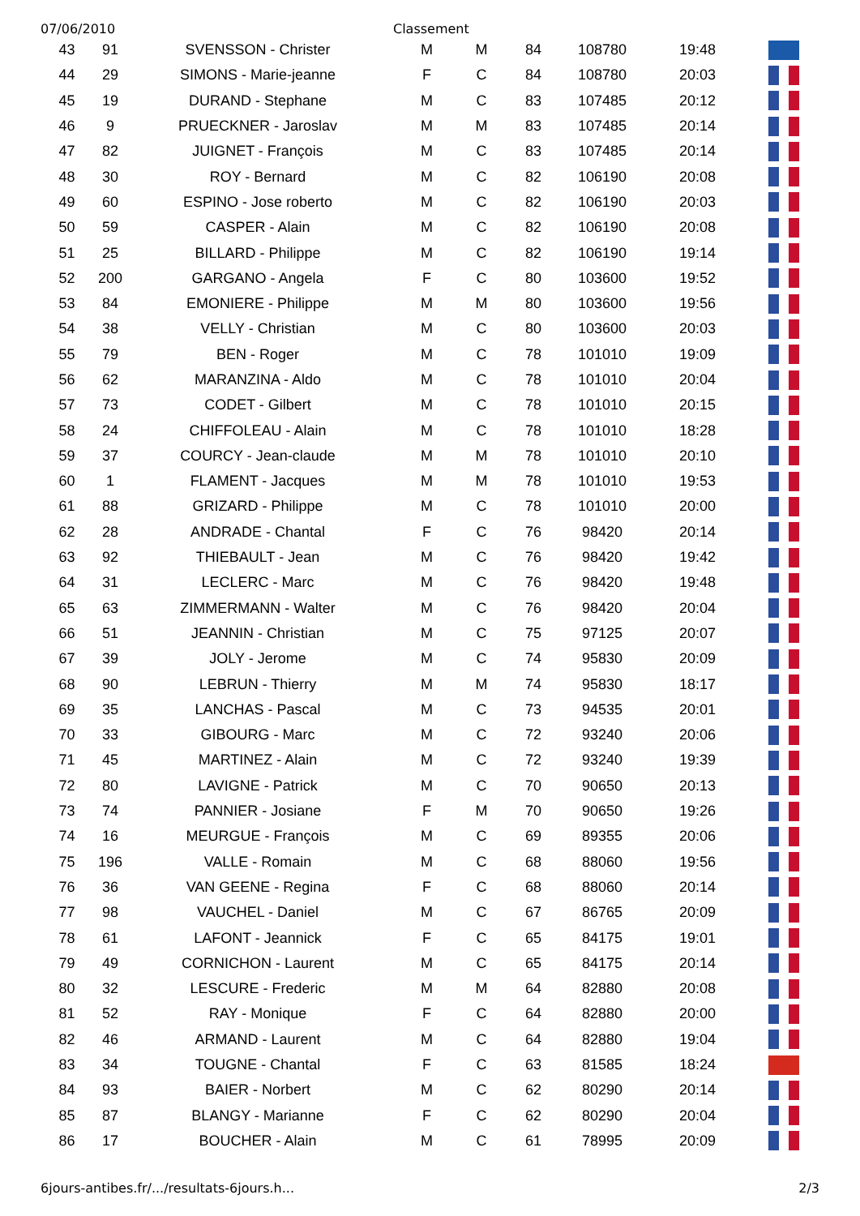07/06/2010 Classement
| 43 | 91 | SVENSSON - Christer | M | M | 84 | 108780 | 19:48 | |
| 44 | 29 | SIMONS - Marie-jeanne | F | C | 84 | 108780 | 20:03 | |
| 45 | 19 | DURAND - Stephane | M | C | 83 | 107485 | 20:12 | |
| 46 | 9 | PRUECKNER - Jaroslav | M | M | 83 | 107485 | 20:14 | |
| 47 | 82 | JUIGNET - François | M | C | 83 | 107485 | 20:14 | |
| 48 | 30 | ROY - Bernard | M | C | 82 | 106190 | 20:08 | |
| 49 | 60 | ESPINO - Jose roberto | M | C | 82 | 106190 | 20:03 | |
| 50 | 59 | CASPER - Alain | M | C | 82 | 106190 | 20:08 | |
| 51 | 25 | BILLARD - Philippe | M | C | 82 | 106190 | 19:14 | |
| 52 | 200 | GARGANO - Angela | F | C | 80 | 103600 | 19:52 | |
| 53 | 84 | EMONIERE - Philippe | M | M | 80 | 103600 | 19:56 | |
| 54 | 38 | VELLY - Christian | M | C | 80 | 103600 | 20:03 | |
| 55 | 79 | BEN - Roger | M | C | 78 | 101010 | 19:09 | |
| 56 | 62 | MARANZINA - Aldo | M | C | 78 | 101010 | 20:04 | |
| 57 | 73 | CODET - Gilbert | M | C | 78 | 101010 | 20:15 | |
| 58 | 24 | CHIFFOLEAU - Alain | M | C | 78 | 101010 | 18:28 | |
| 59 | 37 | COURCY - Jean-claude | M | M | 78 | 101010 | 20:10 | |
| 60 | 1 | FLAMENT - Jacques | M | M | 78 | 101010 | 19:53 | |
| 61 | 88 | GRIZARD - Philippe | M | C | 78 | 101010 | 20:00 | |
| 62 | 28 | ANDRADE - Chantal | F | C | 76 | 98420 | 20:14 | |
| 63 | 92 | THIEBAULT - Jean | M | C | 76 | 98420 | 19:42 | |
| 64 | 31 | LECLERC - Marc | M | C | 76 | 98420 | 19:48 | |
| 65 | 63 | ZIMMERMANN - Walter | M | C | 76 | 98420 | 20:04 | |
| 66 | 51 | JEANNIN - Christian | M | C | 75 | 97125 | 20:07 | |
| 67 | 39 | JOLY - Jerome | M | C | 74 | 95830 | 20:09 | |
| 68 | 90 | LEBRUN - Thierry | M | M | 74 | 95830 | 18:17 | |
| 69 | 35 | LANCHAS - Pascal | M | C | 73 | 94535 | 20:01 | |
| 70 | 33 | GIBOURG - Marc | M | C | 72 | 93240 | 20:06 | |
| 71 | 45 | MARTINEZ - Alain | M | C | 72 | 93240 | 19:39 | |
| 72 | 80 | LAVIGNE - Patrick | M | C | 70 | 90650 | 20:13 | |
| 73 | 74 | PANNIER - Josiane | F | M | 70 | 90650 | 19:26 | |
| 74 | 16 | MEURGUE - François | M | C | 69 | 89355 | 20:06 | |
| 75 | 196 | VALLE - Romain | M | C | 68 | 88060 | 19:56 | |
| 76 | 36 | VAN GEENE - Regina | F | C | 68 | 88060 | 20:14 | |
| 77 | 98 | VAUCHEL - Daniel | M | C | 67 | 86765 | 20:09 | |
| 78 | 61 | LAFONT - Jeannick | F | C | 65 | 84175 | 19:01 | |
| 79 | 49 | CORNICHON - Laurent | M | C | 65 | 84175 | 20:14 | |
| 80 | 32 | LESCURE - Frederic | M | M | 64 | 82880 | 20:08 | |
| 81 | 52 | RAY - Monique | F | C | 64 | 82880 | 20:00 | |
| 82 | 46 | ARMAND - Laurent | M | C | 64 | 82880 | 19:04 | |
| 83 | 34 | TOUGNE - Chantal | F | C | 63 | 81585 | 18:24 | |
| 84 | 93 | BAIER - Norbert | M | C | 62 | 80290 | 20:14 | |
| 85 | 87 | BLANGY - Marianne | F | C | 62 | 80290 | 20:04 | |
| 86 | 17 | BOUCHER - Alain | M | C | 61 | 78995 | 20:09 | |
6jours-antibes.fr/.../resultats-6jours.h... 2/3